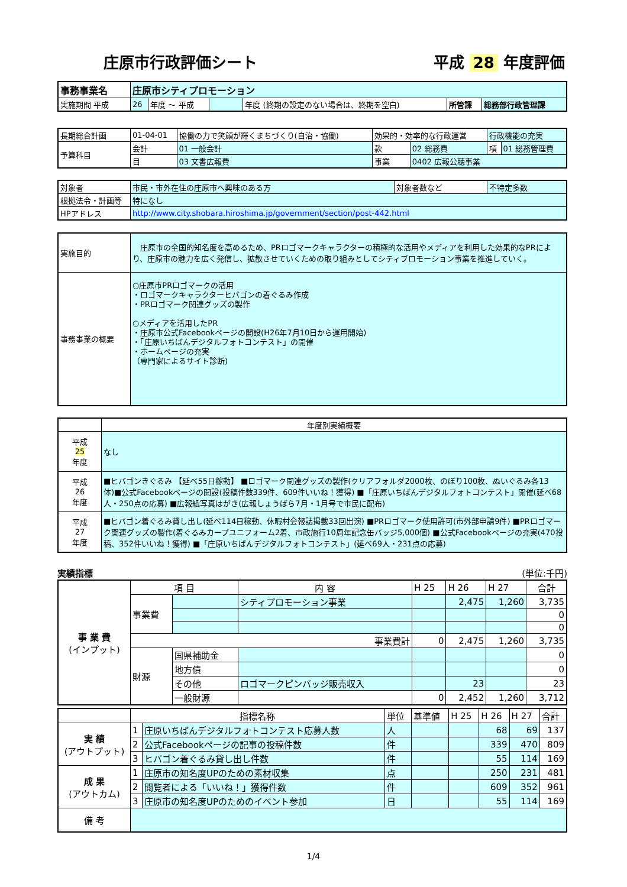庄原市行政評価シート 平成 28 年度評価
| 事務事業名 | 庄原市シティプロモーション | | | | | |
| 実施期間 平成 | 26 | 年度 ～ 平成 | | 年度 (終期の設定のない場合は、終期を空白) | 所管課 | 総務部行政管理課 |
| 長期総合計画 | 01-04-01 | 協働の力で笑顔が輝くまちづくり(自治・協働) | 効果的・効率的な行政運営 | | 行政機能の充実 | |
| 予算科目 | 会計 | 01 一般会計 | 款 | 02 総務費 | 項 | 01 総務管理費 |
| | 目 | 03 文書広報費 | 事業 | 0402 広報公聴事業 | | |
| 対象者 | 市民・市外在住の庄原市へ興味のある方 | 対象者数など | 不特定多数 |
| 根拠法令・計画等 | 特になし | | |
| HPアドレス | http://www.city.shobara.hiroshima.jp/government/section/post-442.html | | |
| 実施目的 | 庄原市の全国的知名度を高めるため、PRロゴマークキャラクターの積極的な活用やメディアを利用した効果的なPRにより、庄原市の魅力を広く発信し、拡散させていくための取り組みとしてシティプロモーション事業を推進していく。 |
| 事務事業の概要 | ○庄原市PRロゴマークの活用 ・ロゴマークキャラクターヒバゴンの着ぐるみ作成 ・PRロゴマーク関連グッズの製作 ○メディアを活用したPR ・庄原市公式Facebookページの開設(H26年7月10日から運用開始) ・「庄原いちばんデジタルフォトコンテスト」の開催 ・ホームページの充実 （専門家によるサイト診断) |
| | 年度別実績概要 |
| 平成 25 年度 | なし |
| 平成 26 年度 | ■ヒバゴンきぐるみ 【延べ55日稼動】 ■ロゴマーク関連グッズの製作(クリアフォルダ2000枚、のぼり100枚、ぬいぐるみ各13体)■公式Facebookページの開設(投稿件数339件、609件いいね！獲得) ■「庄原いちばんデジタルフォトコンテスト」開催(延べ68人・250点の応募) ■広報紙写真はがき(広報しょうばら7月・1月号で市民に配布) |
| 平成 27 年度 | ■ヒバゴン着ぐるみ貸し出し(延べ114日稼動、休暇村会報誌掲載33回出演) ■PRロゴマーク使用許可(市外部申請9件) ■PRロゴマーク関連グッズの製作(着ぐるみカープユニフォーム2着、市政施行10周年記念缶バッジ5,000個) ■公式Facebookページの充実(470投稿、352件いいね！獲得) ■「庄原いちばんデジタルフォトコンテスト」(延べ69人・231点の応募) |
実績指標 (単位:千円)
| 事 業 費 (インプット) | 項 目 | | 内 容 | H 25 | H 26 | H 27 | 合計 |
| | 事業費 | | シティプロモーション事業 | | 2,475 | 1,260 | 3,735 |
| | | | | | | | 0 |
| | | | | | | | 0 |
| | 事業費計 | | | 0 | 2,475 | 1,260 | 3,735 |
| | 財源 | 国県補助金 | | | | | 0 |
| | | 地方債 | | | | | 0 |
| | | その他 | ロゴマークピンバッジ販売収入 | | 23 | | 23 |
| | | 一般財源 | | 0 | 2,452 | 1,260 | 3,712 |
| | 指標名称 | | 単位 | 基準値 | H 25 | H 26 | H 27 | 合計 |
| 実 績 (アウトプット) | 1 | 庄原いちばんデジタルフォトコンテスト応募人数 | 人 | | | 68 | 69 | 137 |
| | 2 | 公式Facebookページの記事の投稿件数 | 件 | | | 339 | 470 | 809 |
| | 3 | ヒバゴン着ぐるみ貸し出し件数 | 件 | | | 55 | 114 | 169 |
| 成 果 (アウトカム) | 1 | 庄原市の知名度UPのための素材収集 | 点 | | | 250 | 231 | 481 |
| | 2 | 閲覧者による「いいね！」獲得件数 | 件 | | | 609 | 352 | 961 |
| | 3 | 庄原市の知名度UPのためのイベント参加 | 日 | | | 55 | 114 | 169 |
| 備 考 | | | | | | | | |
1/4